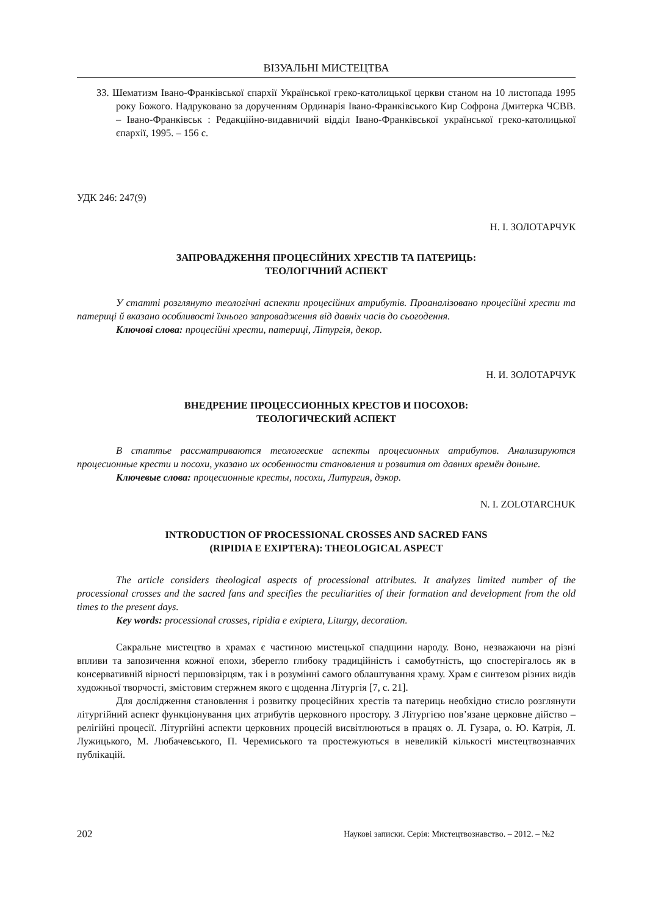ВІЗУАЛЬНІ МИСТЕЦТВА
33. Шематизм Івано-Франківської єпархії Української греко-католицької церкви станом на 10 листопада 1995 року Божого. Надруковано за дорученням Ординарія Івано-Франківського Кир Софрона Дмитерка ЧСВВ. – Івано-Франківськ : Редакційно-видавничий відділ Івано-Франківської української греко-католицької єпархії, 1995. – 156 с.
УДК 246: 247(9)
Н. І. ЗОЛОТАРЧУК
ЗАПРОВАДЖЕННЯ ПРОЦЕСІЙНИХ ХРЕСТІВ ТА ПАТЕРИЦЬ:
ТЕОЛОГІЧНИЙ АСПЕКТ
У статті розглянуто теологічні аспекти процесійних атрибутів. Проаналізовано процесійні хрести та патериці й вказано особливості їхнього запровадження від давніх часів до сьогодення.
Ключові слова: процесійні хрести, патериці, Літургія, декор.
Н. И. ЗОЛОТАРЧУК
ВНЕДРЕНИЕ ПРОЦЕССИОННЫХ КРЕСТОВ И ПОСОХОВ:
ТЕОЛОГИЧЕСКИЙ АСПЕКТ
В статтье рассматриваются теологеские аспекты процесионных атрибутов. Анализируются процесионные кре­сти и посохи, указано их особенности становления и розвития от давних времён доныне.
Ключевые слова: процесионные кресты, посохи, Литургия, дэкор.
N. I. ZOLOTARCHUK
INTRODUCTION OF PROCESSIONAL CROSSES AND SACRED FANS
(RIPIDIA E EXIPTERA): THEOLOGICAL ASPECT
The article considers theological aspects of processional attributes. It analyzes limited number of the processional crosses and the sacred fans and specifies the peculiarities of their formation and development from the old times to the present days.
Key words: processional crosses, ripidia e exiptera, Liturgy, decoration.
Сакральне мистецтво в храмах є частиною мистецької спадщини народу. Воно, незважаючи на різні впливи та запозичення кожної епохи, зберегло глибоку традиційність і самобутність, що спостерігалось як в консервативній вірності першовзірцям, так і в розумінні самого облаштування храму. Храм є синтезом різних видів художньої творчості, змістовим стержнем якого є щоденна Літургія [7, с. 21].
Для дослідження становлення і розвитку процесійних хрестів та патериць необхідно стисло розглянути літургійний аспект функціонування цих атрибутів церковного простору. З Літургією пов’язане церковне дійство – релігійні процесії. Літургійні аспекти церковних процесій висвітлюються в працях о. Л. Гузара, о. Ю. Катрія, Л. Лужицького, М. Любачевського, П. Черемиського та простежуються в невеликій кількості мистецтвознавчих публікацій.
202 Наукові записки. Серія: Мистецтвознавство. – 2012. – №2